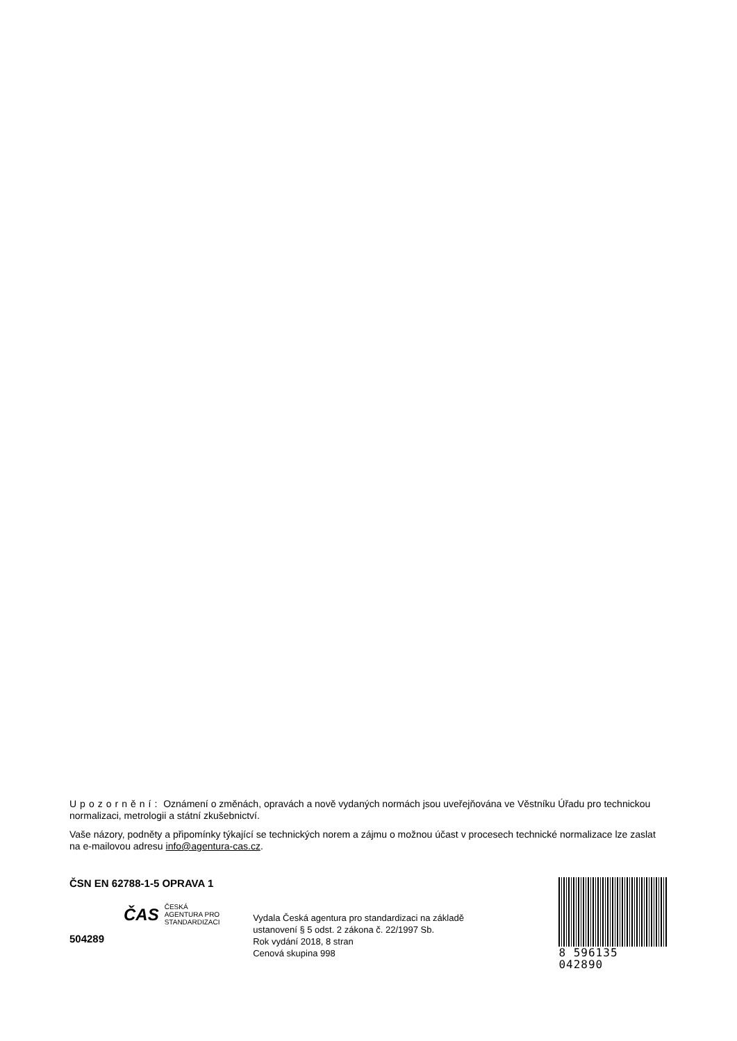Upozornění: Oznámení o změnách, opravách a nově vydaných normách jsou uveřejňována ve Věstníku Úřadu pro technickou normalizaci, metrologii a státní zkušebnictví.
Vaše názory, podněty a připomínky týkající se technických norem a zájmu o možnou účast v procesech technické normalizace lze zaslat na e-mailovou adresu info@agentura-cas.cz.
ČSN EN 62788-1-5 OPRAVA 1
ČAS
ČESKÁ
AGENTURA PRO
STANDARDIZACI
504289
Vydala Česká agentura pro standardizaci na základě
ustanovení § 5 odst. 2 zákona č. 22/1997 Sb.
Rok vydání 2018, 8 stran
Cenová skupina 998
8 596135 042890